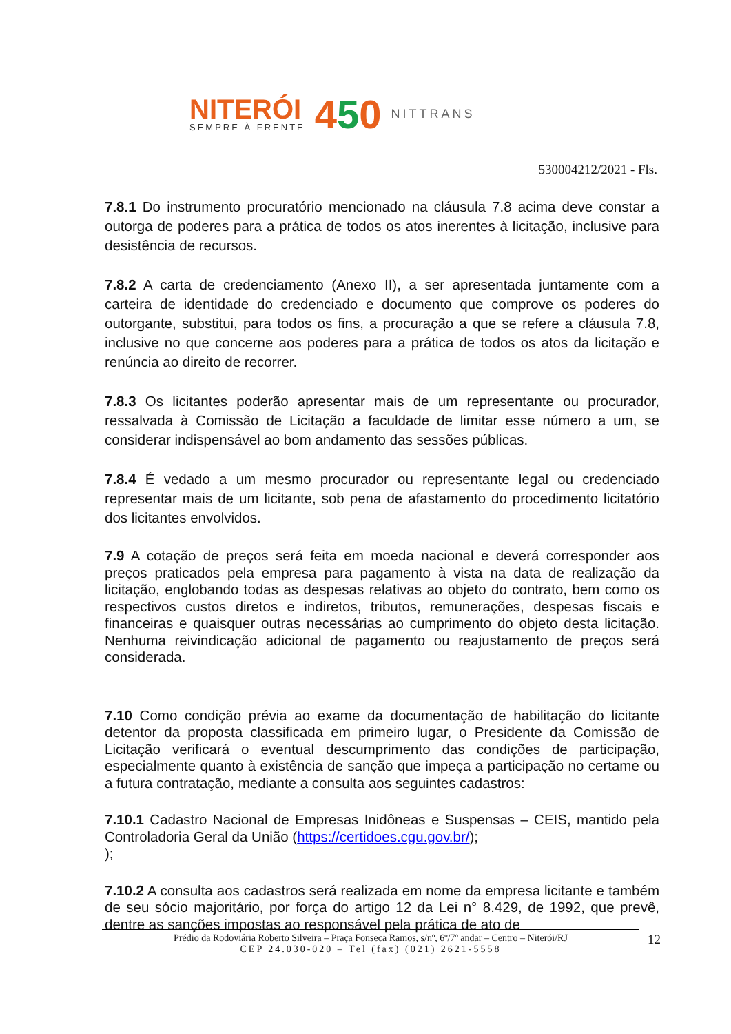NITERÓI
SEMPRE À FRENTE
450
NITTRANS
530004212/2021 - Fls.
7.8.1 Do instrumento procuratório mencionado na cláusula 7.8 acima deve constar a outorga de poderes para a prática de todos os atos inerentes à licitação, inclusive para desistência de recursos.
7.8.2 A carta de credenciamento (Anexo II), a ser apresentada juntamente com a carteira de identidade do credenciado e documento que comprove os poderes do outorgante, substitui, para todos os fins, a procuração a que se refere a cláusula 7.8, inclusive no que concerne aos poderes para a prática de todos os atos da licitação e renúncia ao direito de recorrer.
7.8.3 Os licitantes poderão apresentar mais de um representante ou procurador, ressalvada à Comissão de Licitação a faculdade de limitar esse número a um, se considerar indispensável ao bom andamento das sessões públicas.
7.8.4 É vedado a um mesmo procurador ou representante legal ou credenciado representar mais de um licitante, sob pena de afastamento do procedimento licitatório dos licitantes envolvidos.
7.9 A cotação de preços será feita em moeda nacional e deverá corresponder aos preços praticados pela empresa para pagamento à vista na data de realização da licitação, englobando todas as despesas relativas ao objeto do contrato, bem como os respectivos custos diretos e indiretos, tributos, remunerações, despesas fiscais e financeiras e quaisquer outras necessárias ao cumprimento do objeto desta licitação. Nenhuma reivindicação adicional de pagamento ou reajustamento de preços será considerada.
7.10 Como condição prévia ao exame da documentação de habilitação do licitante detentor da proposta classificada em primeiro lugar, o Presidente da Comissão de Licitação verificará o eventual descumprimento das condições de participação, especialmente quanto à existência de sanção que impeça a participação no certame ou a futura contratação, mediante a consulta aos seguintes cadastros:
7.10.1 Cadastro Nacional de Empresas Inidôneas e Suspensas – CEIS, mantido pela Controladoria Geral da União (https://certidoes.cgu.gov.br/);
);
7.10.2 A consulta aos cadastros será realizada em nome da empresa licitante e também de seu sócio majoritário, por força do artigo 12 da Lei n° 8.429, de 1992, que prevê, dentre as sanções impostas ao responsável pela prática de ato de
Prédio da Rodoviária Roberto Silveira – Praça Fonseca Ramos, s/nº, 6º/7º andar – Centro – Niterói/RJ
CEP 24.030-020 – Tel (fax) (021) 2621-5558
12